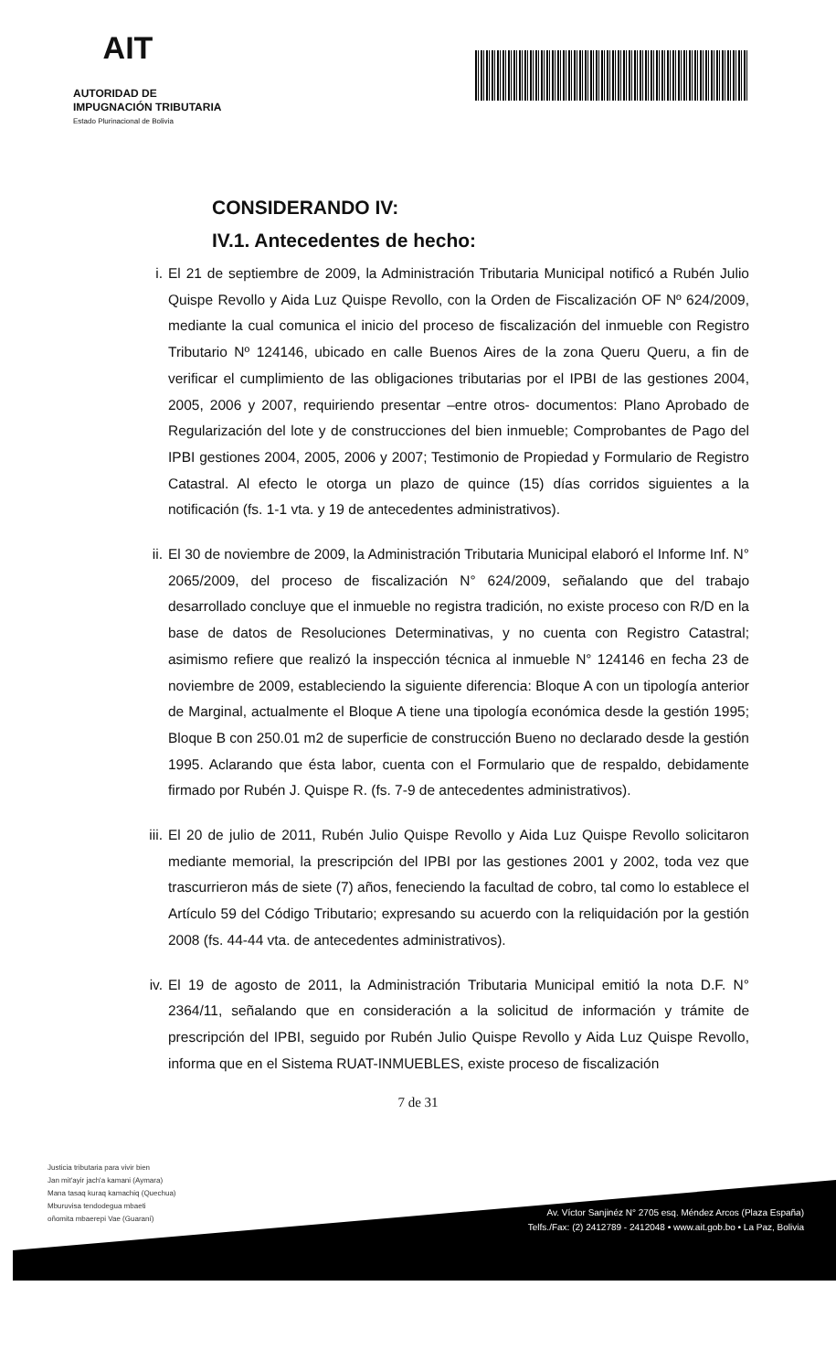AIT
AUTORIDAD DE
IMPUGNACIÓN TRIBUTARIA
Estado Plurinacional de Bolivia
CONSIDERANDO IV:
IV.1. Antecedentes de hecho:
i. El 21 de septiembre de 2009, la Administración Tributaria Municipal notificó a Rubén Julio Quispe Revollo y Aida Luz Quispe Revollo, con la Orden de Fiscalización OF Nº 624/2009, mediante la cual comunica el inicio del proceso de fiscalización del inmueble con Registro Tributario Nº 124146, ubicado en calle Buenos Aires de la zona Queru Queru, a fin de verificar el cumplimiento de las obligaciones tributarias por el IPBI de las gestiones 2004, 2005, 2006 y 2007, requiriendo presentar –entre otros- documentos: Plano Aprobado de Regularización del lote y de construcciones del bien inmueble; Comprobantes de Pago del IPBI gestiones 2004, 2005, 2006 y 2007; Testimonio de Propiedad y Formulario de Registro Catastral. Al efecto le otorga un plazo de quince (15) días corridos siguientes a la notificación (fs. 1-1 vta. y 19 de antecedentes administrativos).
ii.
El 30 de noviembre de 2009, la Administración Tributaria Municipal elaboró el Informe Inf. N° 2065/2009, del proceso de fiscalización N° 624/2009, señalando que del trabajo desarrollado concluye que el inmueble no registra tradición, no existe proceso con R/D en la base de datos de Resoluciones Determinativas, y no cuenta con Registro Catastral; asimismo refiere que realizó la inspección técnica al inmueble N° 124146 en fecha 23 de noviembre de 2009, estableciendo la siguiente diferencia: Bloque A con un tipología anterior de Marginal, actualmente el Bloque A tiene una tipología económica desde la gestión 1995; Bloque B con 250.01 m2 de superficie de construcción Bueno no declarado desde la gestión 1995. Aclarando que ésta labor, cuenta con el Formulario que de respaldo, debidamente firmado por Rubén J. Quispe R. (fs. 7-9 de antecedentes administrativos).
iii.
El 20 de julio de 2011, Rubén Julio Quispe Revollo y Aida Luz Quispe Revollo solicitaron mediante memorial, la prescripción del IPBI por las gestiones 2001 y 2002, toda vez que trascurrieron más de siete (7) años, feneciendo la facultad de cobro, tal como lo establece el Artículo 59 del Código Tributario; expresando su acuerdo con la reliquidación por la gestión 2008 (fs. 44-44 vta. de antecedentes administrativos).
iv.
El 19 de agosto de 2011, la Administración Tributaria Municipal emitió la nota D.F. N° 2364/11, señalando que en consideración a la solicitud de información y trámite de prescripción del IPBI, seguido por Rubén Julio Quispe Revollo y Aida Luz Quispe Revollo, informa que en el Sistema RUAT-INMUEBLES, existe proceso de fiscalización
7 de 31
Justicia tributaria para vivir bien
Jan mit'ayir jach'a kamani (Aymara)
Mana tasaq kuraq kamachiq (Quechua)
Mburuvisa tendodegua mbaeti
oñomita mbaerepi Vae (Guaraní)
Av. Víctor Sanjinéz N° 2705 esq. Méndez Arcos (Plaza España)
Telfs./Fax: (2) 2412789 - 2412048 • www.ait.gob.bo • La Paz, Bolivia